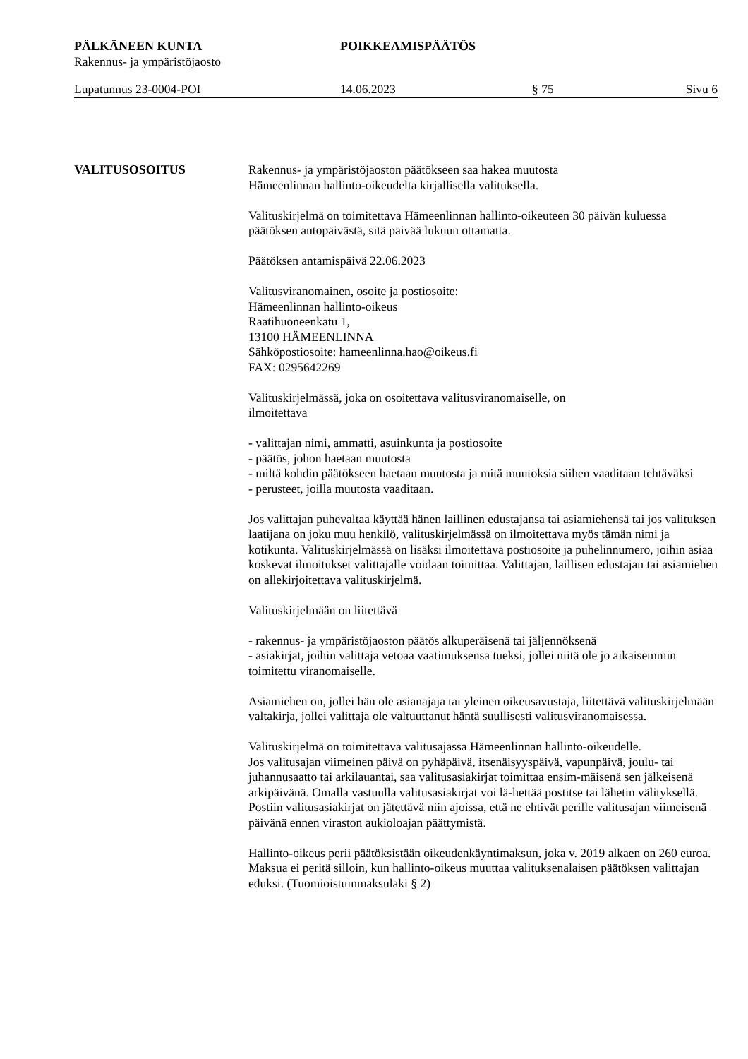PÄLKÄNEEN KUNTA POIKKEAMISPÄÄTÖS
Rakennus- ja ympäristöjaosto
Lupatunnus 23-0004-POI 14.06.2023 § 75 Sivu 6
VALITUSOSOITUS Rakennus- ja ympäristöjaoston päätökseen saa hakea muutosta
Hämeenlinnan hallinto-oikeudelta kirjallisella valituksella.
Valituskirjelmä on toimitettava Hämeenlinnan hallinto-oikeuteen 30 päivän kuluessa päätöksen antopäivästä, sitä päivää lukuun ottamatta.
Päätöksen antamispäivä 22.06.2023
Valitusviranomainen, osoite ja postiosoite:
Hämeenlinnan hallinto-oikeus
Raatihuoneenkatu 1,
13100 HÄMEENLINNA
Sähköpostiosoite: hameenlinna.hao@oikeus.fi
FAX: 0295642269
Valituskirjelmässä, joka on osoitettava valitusviranomaiselle, on
ilmoitettava
- valittajan nimi, ammatti, asuinkunta ja postiosoite
- päätös, johon haetaan muutosta
- miltä kohdin päätökseen haetaan muutosta ja mitä muutoksia siihen vaaditaan tehtäväksi
- perusteet, joilla muutosta vaaditaan.
Jos valittajan puhevaltaa käyttää hänen laillinen edustajansa tai asiamiehensä tai jos valituksen laatijana on joku muu henkilö, valituskirjelmässä on ilmoitettava myös tämän nimi ja kotikunta. Valituskirjelmässä on lisäksi ilmoitettava postiosoite ja puhelinnumero, joihin asiaa koskevat ilmoitukset valittajalle voidaan toimittaa. Valittajan, laillisen edustajan tai asiamiehen on allekirjoitettava valituskirjelmä.
Valituskirjelmään on liitettävä
- rakennus- ja ympäristöjaoston päätös alkuperäisenä tai jäljennöksenä
- asiakirjat, joihin valittaja vetoaa vaatimuksensa tueksi, jollei niitä ole jo aikaisemmin toimitettu viranomaiselle.
Asiamiehen on, jollei hän ole asianajaja tai yleinen oikeusavustaja, liitettävä valituskirjelmään valtakirja, jollei valittaja ole valtuuttanut häntä suullisesti valitusviranomaisessa.
Valituskirjelmä on toimitettava valitusajassa Hämeenlinnan hallinto-oikeudelle.
Jos valitusajan viimeinen päivä on pyhäpäivä, itsenäisyyspäivä, vapunpäivä, joulu- tai juhannusaatto tai arkilauantai, saa valitusasiakirjat toimittaa ensim-mäisenä sen jälkeisenä arkipäivänä. Omalla vastuulla valitusasiakirjat voi lä-hettää postitse tai lähetin välityksellä. Postiin valitusasiakirjat on jätettävä niin ajoissa, että ne ehtivät perille valitusajan viimeisenä päivänä ennen viraston aukioloajan päättymistä.
Hallinto-oikeus perii päätöksistään oikeudenkäyntimaksun, joka v. 2019 alkaen on 260 euroa. Maksua ei peritä silloin, kun hallinto-oikeus muuttaa valituksenalaisen päätöksen valittajan eduksi. (Tuomioistuinmaksulaki § 2)